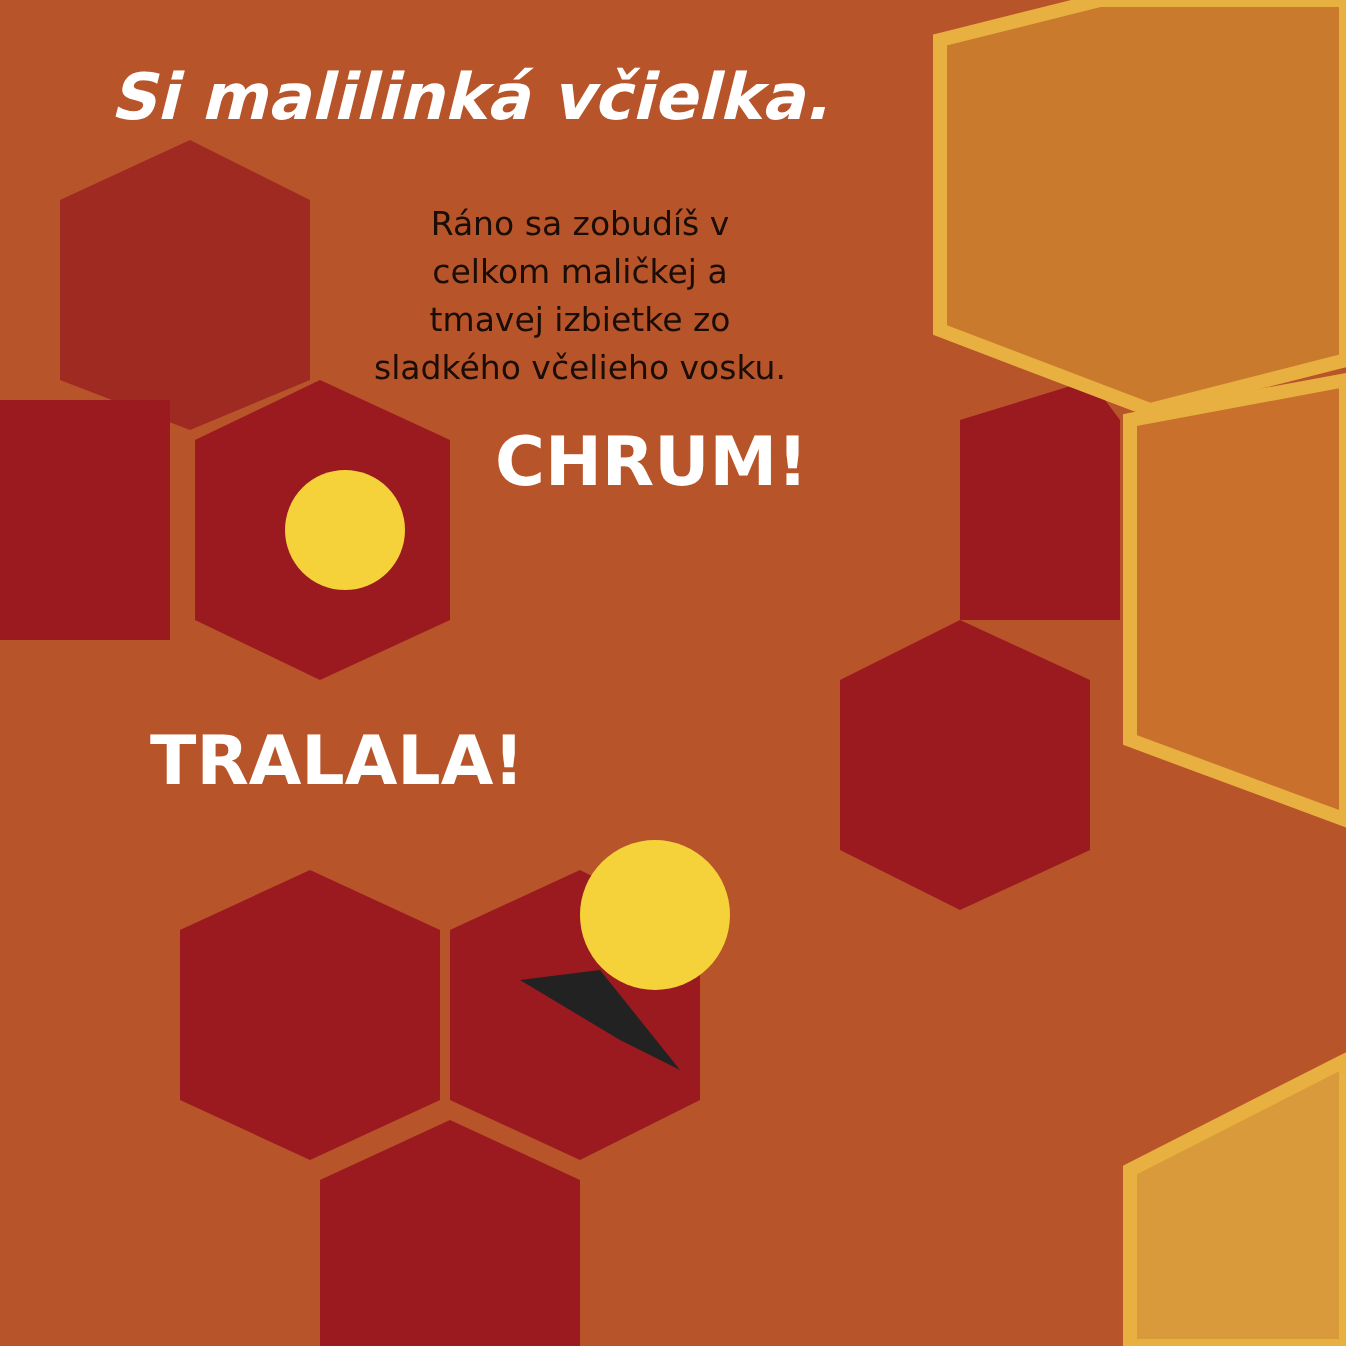Si malilinká včielka.
Ráno sa zobudíš v celkom maličkej a tmavej izbietke zo sladkého včelieho vosku.
CHRUM!
TRALALA!